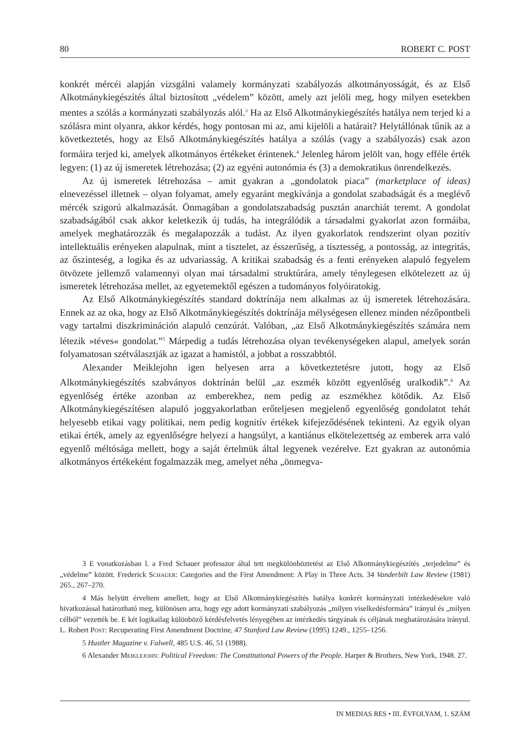80 ROBERT C. POST
konkrét mércéi alapján vizsgálni valamely kormányzati szabályozás alkotmányosságát, és az Első Alkotmánykiegészítés által biztosított „védelem” között, amely azt jelöli meg, hogy milyen esetekben mentes a szólás a kormányzati szabályozás alól.<sup>3</sup> Ha az Első Alkotmánykiegészítés hatálya nem terjed ki a szólásra mint olyanra, akkor kérdés, hogy pontosan mi az, ami kijelöli a határait? Helytállónak tűnik az a következtetés, hogy az Első Alkotmánykiegészítés hatálya a szólás (vagy a szabályozás) csak azon formáira terjed ki, amelyek alkotmányos értékeket érintenek.<sup>4</sup> Jelenleg három jelölt van, hogy efféle érték legyen: (1) az új ismeretek létrehozása; (2) az egyéni autonómia és (3) a demokratikus önrendelkezés.
Az új ismeretek létrehozása – amit gyakran a „gondolatok piaca” (marketplace of ideas) elnevezéssel illetnek – olyan folyamat, amely egyaránt megkívánja a gondolat szabadságát és a meglévő mércék szigorú alkalmazását. Önmagában a gondolatszabadság pusztán anarchiát teremt. A gondolat szabadságából csak akkor keletkezik új tudás, ha integrálódik a társadalmi gyakorlat azon formáiba, amelyek meghatározzák és megalapozzák a tudást. Az ilyen gyakorlatok rendszerint olyan pozitív intellektuális erényeken alapulnak, mint a tisztelet, az ésszerűség, a tisztesség, a pontosság, az integritás, az őszinteség, a logika és az udvariasság. A kritikai szabadság és a fenti erényeken alapuló fegyelem ötvözete jellemző valamennyi olyan mai társadalmi struktúrára, amely ténylegesen elkötelezett az új ismeretek létrehozása mellet, az egyetemektől egészen a tudományos folyóiratokig.
Az Első Alkotmánykiegészítés standard doktrínája nem alkalmas az új ismeretek létrehozására. Ennek az az oka, hogy az Első Alkotmánykiegészítés doktrínája mélységesen ellenez minden nézőpontbeli vagy tartalmi diszkrimináción alapuló cenzúrát. Valóban, „az Első Alkotmánykiegészítés számára nem létezik »téves« gondolat.”<sup>5</sup> Márpedig a tudás létrehozása olyan tevékenységeken alapul, amelyek során folyamatosan szétválasztják az igazat a hamistól, a jobbat a rosszabbtól.
Alexander Meiklejohn igen helyesen arra a következtetésre jutott, hogy az Első Alkotmánykiegészítés szabványos doktrínán belül „az eszmék között egyenlőség uralkodik”.<sup>6</sup> Az egyenlőség értéke azonban az emberekhez, nem pedig az eszmékhez kötődik. Az Első Alkotmánykiegészítésen alapuló joggyakorlatban erőteljesen megjelenő egyenlőség gondolatot tehát helyesebb etikai vagy politikai, nem pedig kognitív értékek kifejeződésének tekinteni. Az egyik olyan etikai érték, amely az egyenlőségre helyezi a hangsúlyt, a kantiánus elkötelezettség az emberek arra való egyenlő méltósága mellett, hogy a saját értelmük által legyenek vezérelve. Ezt gyakran az autonómia alkotmányos értékeként fogalmazzák meg, amelyet néha „önmegva-
3 E vonatkozásban l. a Fred Schauer professzor által tett megkülönböztetést az Első Alkotmánykiegészítés „terjedelme” és „védelme” között. Frederick Schauer: Categories and the First Amendment: A Play in Three Acts. 34 Vanderbilt Law Review (1981) 265., 267–270.
4 Más helyütt érveltem amellett, hogy az Első Alkotmánykiegészítés hatálya konkrét kormányzati intézkedésekre való hivatkozással határozható meg, különösen arra, hogy egy adott kormányzati szabályozás „milyen viselkedésformára” irányul és „milyen célból” vezették be. E két logikailag különböző kérdésfelvetés lényegében az intézkedés tárgyának és céljának meghatározására irányul. L. Robert Post: Recuperating First Amendment Doctrine, 47 Stanford Law Review (1995) 1249., 1255–1256.
5 Hustler Magazine v. Falwell, 485 U.S. 46, 51 (1988).
6 Alexander Meiklejohn: Political Freedom: The Constitutional Powers of the People. Harper & Brothers, New York, 1948. 27.
IN MEDIAS RES • III. ÉVFOLYAM, 1. SZÁM